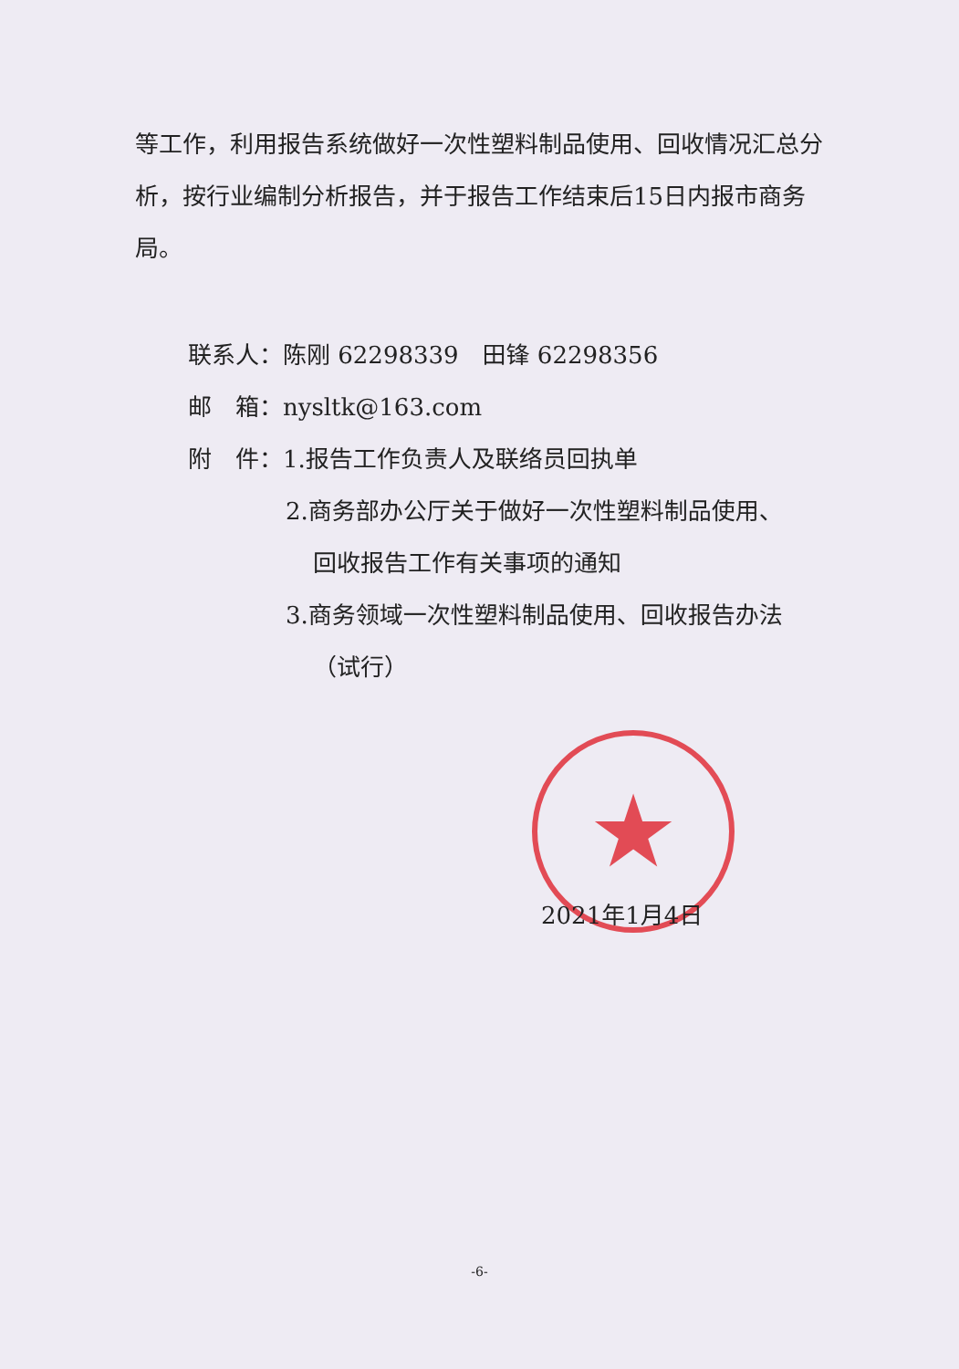★
等工作，利用报告系统做好一次性塑料制品使用、回收情况汇总分析，按行业编制分析报告，并于报告工作结束后15日内报市商务局。
联系人：陈刚 62298339　田锋 62298356
邮　箱：nysltk@163.com
附　件：1.报告工作负责人及联络员回执单
2.商务部办公厅关于做好一次性塑料制品使用、
回收报告工作有关事项的通知
3.商务领域一次性塑料制品使用、回收报告办法
（试行）
2021年1月4日
-6-